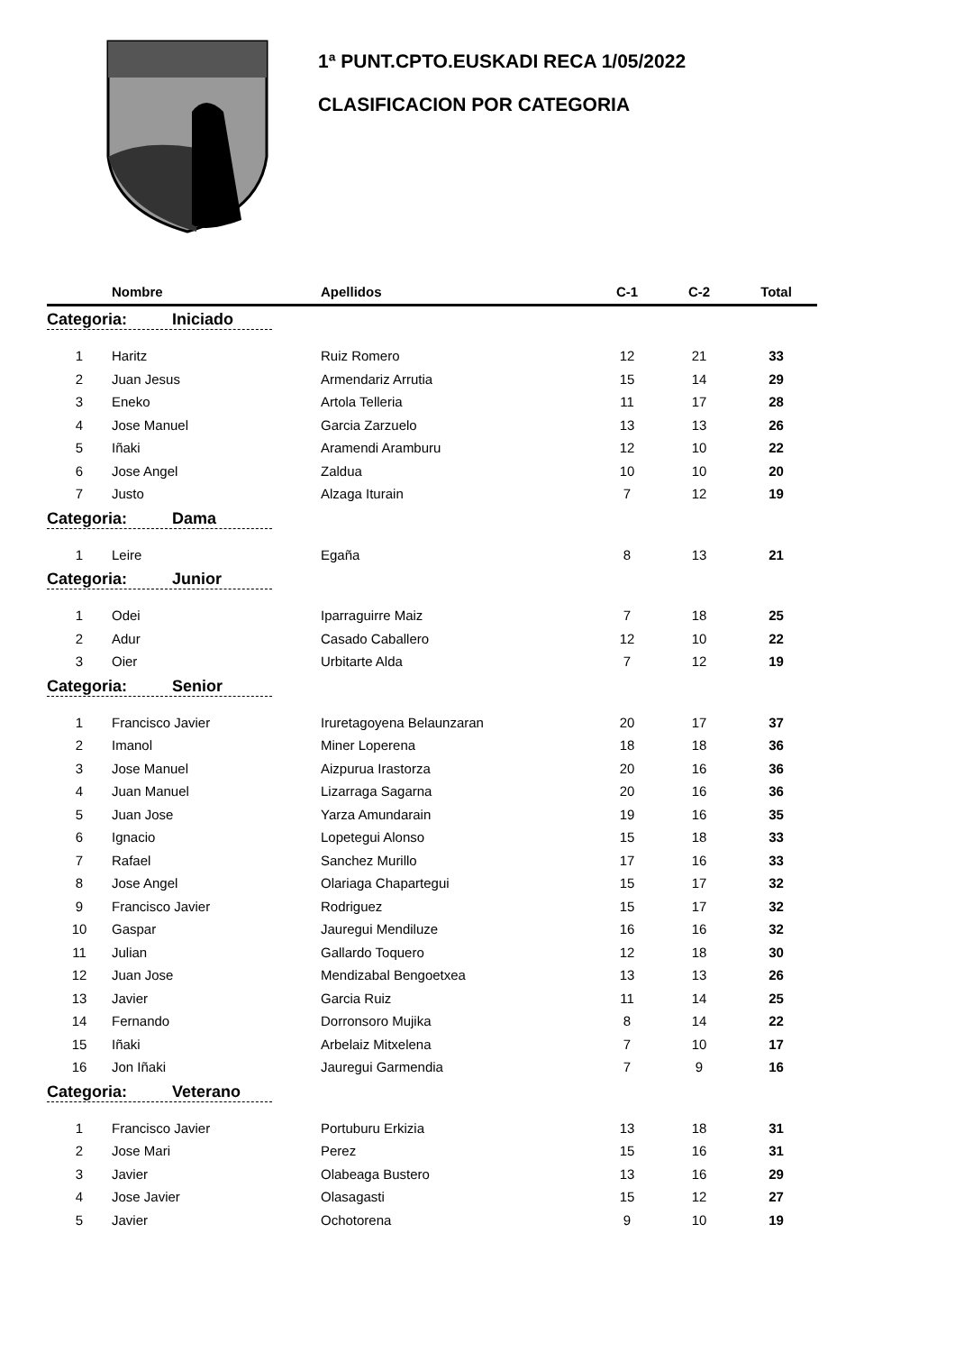1ª PUNT.CPTO.EUSKADI RECA 1/05/2022
CLASIFICACION POR CATEGORIA
| | Nombre | Apellidos | C-1 | C-2 | Total |
| --- | --- | --- | --- | --- | --- |
| Categoria: Iniciado | | | | | |
| 1 | Haritz | Ruiz Romero | 12 | 21 | 33 |
| 2 | Juan Jesus | Armendariz Arrutia | 15 | 14 | 29 |
| 3 | Eneko | Artola Telleria | 11 | 17 | 28 |
| 4 | Jose Manuel | Garcia Zarzuelo | 13 | 13 | 26 |
| 5 | Iñaki | Aramendi Aramburu | 12 | 10 | 22 |
| 6 | Jose Angel | Zaldua | 10 | 10 | 20 |
| 7 | Justo | Alzaga Iturain | 7 | 12 | 19 |
| Categoria: Dama | | | | | |
| 1 | Leire | Egaña | 8 | 13 | 21 |
| Categoria: Junior | | | | | |
| 1 | Odei | Iparraguirre Maiz | 7 | 18 | 25 |
| 2 | Adur | Casado Caballero | 12 | 10 | 22 |
| 3 | Oier | Urbitarte Alda | 7 | 12 | 19 |
| Categoria: Senior | | | | | |
| 1 | Francisco Javier | Iruretagoyena Belaunzaran | 20 | 17 | 37 |
| 2 | Imanol | Miner Loperena | 18 | 18 | 36 |
| 3 | Jose Manuel | Aizpurua Irastorza | 20 | 16 | 36 |
| 4 | Juan Manuel | Lizarraga Sagarna | 20 | 16 | 36 |
| 5 | Juan Jose | Yarza Amundarain | 19 | 16 | 35 |
| 6 | Ignacio | Lopetegui Alonso | 15 | 18 | 33 |
| 7 | Rafael | Sanchez Murillo | 17 | 16 | 33 |
| 8 | Jose Angel | Olariaga Chapartegui | 15 | 17 | 32 |
| 9 | Francisco Javier | Rodriguez | 15 | 17 | 32 |
| 10 | Gaspar | Jauregui Mendiluze | 16 | 16 | 32 |
| 11 | Julian | Gallardo Toquero | 12 | 18 | 30 |
| 12 | Juan Jose | Mendizabal Bengoetxea | 13 | 13 | 26 |
| 13 | Javier | Garcia Ruiz | 11 | 14 | 25 |
| 14 | Fernando | Dorronsoro Mujika | 8 | 14 | 22 |
| 15 | Iñaki | Arbelaiz Mitxelena | 7 | 10 | 17 |
| 16 | Jon Iñaki | Jauregui Garmendia | 7 | 9 | 16 |
| Categoria: Veterano | | | | | |
| 1 | Francisco Javier | Portuburu Erkizia | 13 | 18 | 31 |
| 2 | Jose Mari | Perez | 15 | 16 | 31 |
| 3 | Javier | Olabeaga Bustero | 13 | 16 | 29 |
| 4 | Jose Javier | Olasagasti | 15 | 12 | 27 |
| 5 | Javier | Ochotorena | 9 | 10 | 19 |